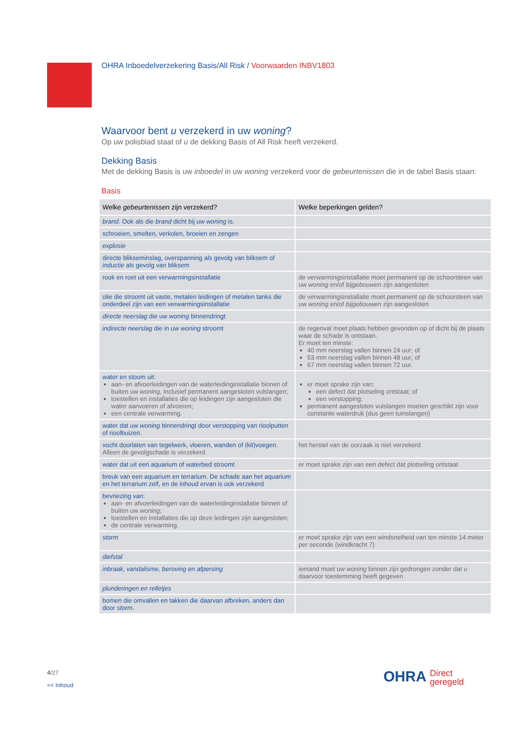OHRA Inboedelverzekering Basis/All Risk / Voorwaarden INBV1803
Waarvoor bent u verzekerd in uw woning?
Op uw polisblad staat of u de dekking Basis of All Risk heeft verzekerd.
Dekking Basis
Met de dekking Basis is uw inboedel in uw woning verzekerd voor de gebeurtenissen die in de tabel Basis staan:
Basis
| Welke gebeurtenissen zijn verzekerd? | Welke beperkingen gelden? |
| --- | --- |
| brand . Ook als die brand dicht bij uw woning is. | |
| schroeien, smelten, verkolen, broeien en zengen | |
| explosie | |
| directe blikseminslag, overspanning als gevolg van bliksem of inductie als gevolg van bliksem | |
| rook en roet uit een verwarmingsinstallatie | de verwarmingsinstallatie moet permanent op de schoorsteen van uw woning en/of bijgebouwen zijn aangesloten |
| olie die stroomt uit vaste, metalen leidingen of metalen tanks die onderdeel zijn van een verwarmingsinstallatie | de verwarmingsinstallatie moet permanent op de schoorsteen van uw woning en/of bijgebouwen zijn aangesloten |
| directe neerslag die uw woning binnendringt | |
| indirecte neerslag die in uw woning stroomt | de regenval moet plaats hebben gevonden op of dicht bij de plaats waar de schade is ontstaan. Er moet ten minste: 40 mm neerslag vallen binnen 24 uur; of 53 mm neerslag vallen binnen 48 uur; of 67 mm neerslag vallen binnen 72 uur. |
| water en stoom uit: aan- en afvoerleidingen van de waterleidinginstallatie binnen of buiten uw woning , inclusief permanent aangesloten vulslangen; toestellen en installaties die op leidingen zijn aangesloten die water aanvoeren of afvoeren; een centrale verwarming. | er moet sprake zijn van: een defect dat plotseling ontstaat; of een verstopping; permanent aangesloten vulslangen moeten geschikt zijn voor constante waterdruk (dus geen tuinslangen) |
| water dat uw woning binnendringt door verstopping van rioolputten of rioolbuizen. | |
| vocht doorlaten van tegelwerk, vloeren, wanden of (kit)voegen. Alleen de gevolgschade is verzekerd | het herstel van de oorzaak is niet verzekerd |
| water dat uit een aquarium of waterbed stroomt | er moet sprake zijn van een defect dat plotseling ontstaat |
| breuk van een aquarium en terrarium. De schade aan het aquarium en het terrarium zelf, en de inhoud ervan is ook verzekerd | |
| bevriezing van: aan- en afvoerleidingen van de waterleidinginstallatie binnen of buiten uw woning ; toestellen en installaties die op deze leidingen zijn aangesloten; de centrale verwarming. | |
| storm | er moet sprake zijn van een windsnelheid van ten minste 14 meter per seconde (windkracht 7) |
| diefstal | |
| inbraak, vandalisme, beroving en afpersing | iemand moet uw woning binnen zijn gedrongen zonder dat u daarvoor toestemming heeft gegeven |
| plunderingen en relletjes | |
| bomen die omvallen en takken die daarvan afbreken, anders dan door storm . | |
4/27
<< Inhoud
OHRA Direct
geregeld